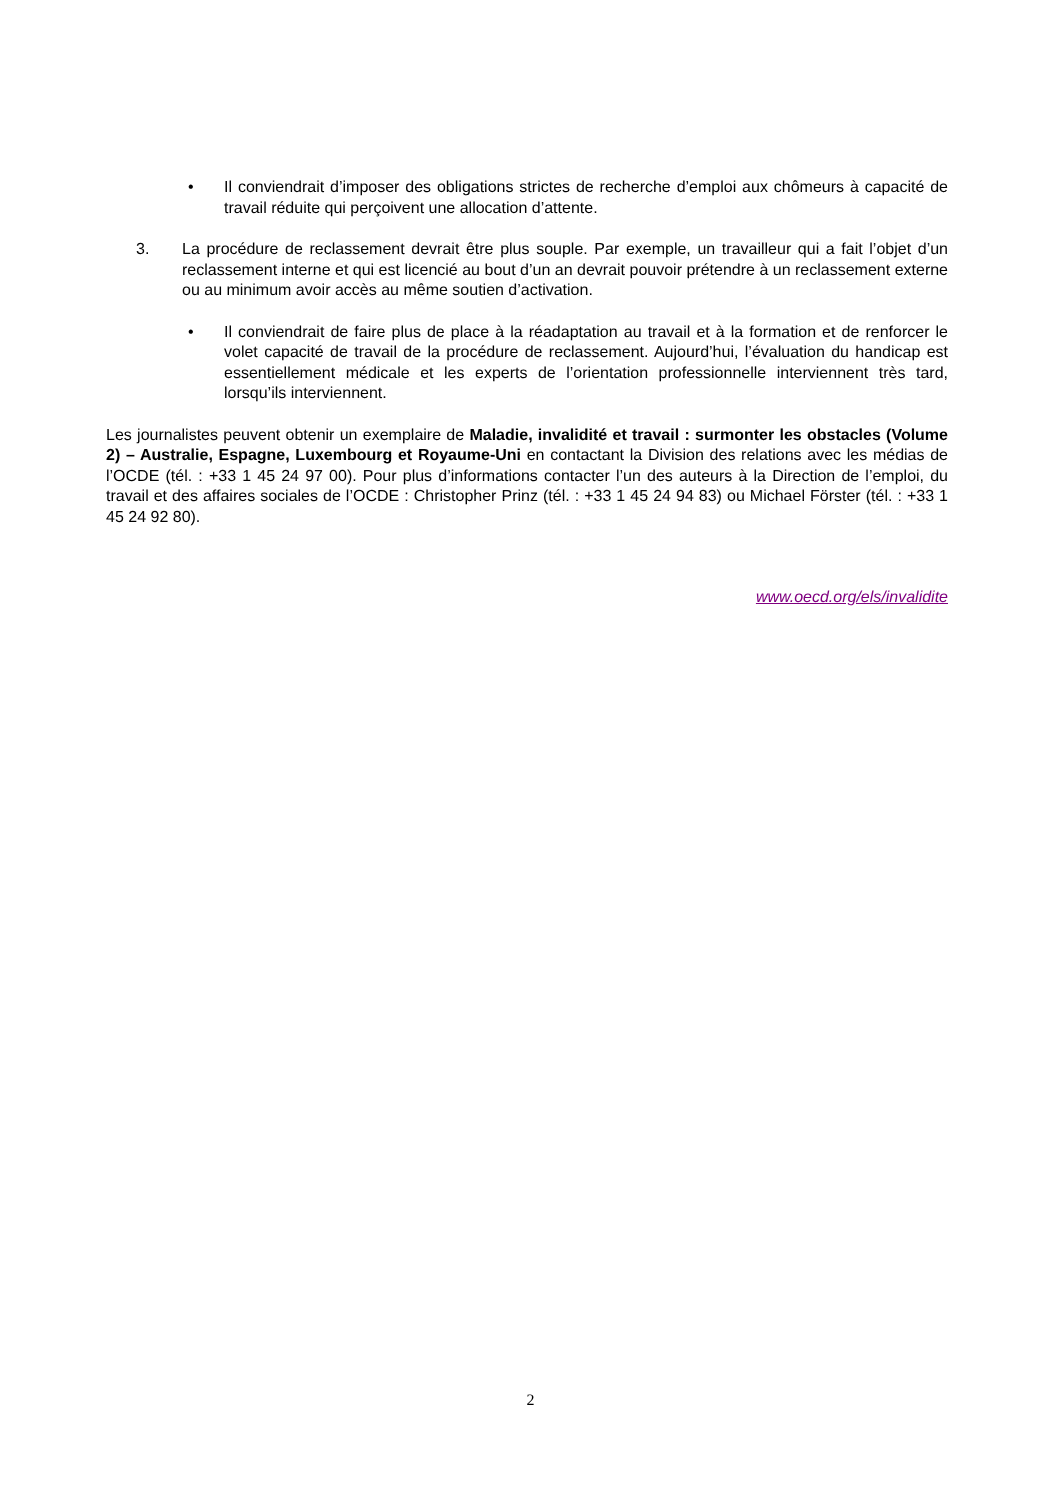• Il conviendrait d’imposer des obligations strictes de recherche d’emploi aux chômeurs à capacité de travail réduite qui perçoivent une allocation d’attente.
3. La procédure de reclassement devrait être plus souple. Par exemple, un travailleur qui a fait l’objet d’un reclassement interne et qui est licencié au bout d’un an devrait pouvoir prétendre à un reclassement externe ou au minimum avoir accès au même soutien d’activation.
• Il conviendrait de faire plus de place à la réadaptation au travail et à la formation et de renforcer le volet capacité de travail de la procédure de reclassement. Aujourd’hui, l’évaluation du handicap est essentiellement médicale et les experts de l’orientation professionnelle interviennent très tard, lorsqu’ils interviennent.
Les journalistes peuvent obtenir un exemplaire de Maladie, invalidité et travail : surmonter les obstacles (Volume 2) – Australie, Espagne, Luxembourg et Royaume-Uni en contactant la Division des relations avec les médias de l’OCDE (tél. : +33 1 45 24 97 00). Pour plus d’informations contacter l’un des auteurs à la Direction de l’emploi, du travail et des affaires sociales de l’OCDE : Christopher Prinz (tél. : +33 1 45 24 94 83) ou Michael Förster (tél. : +33 1 45 24 92 80).
www.oecd.org/els/invalidite
2